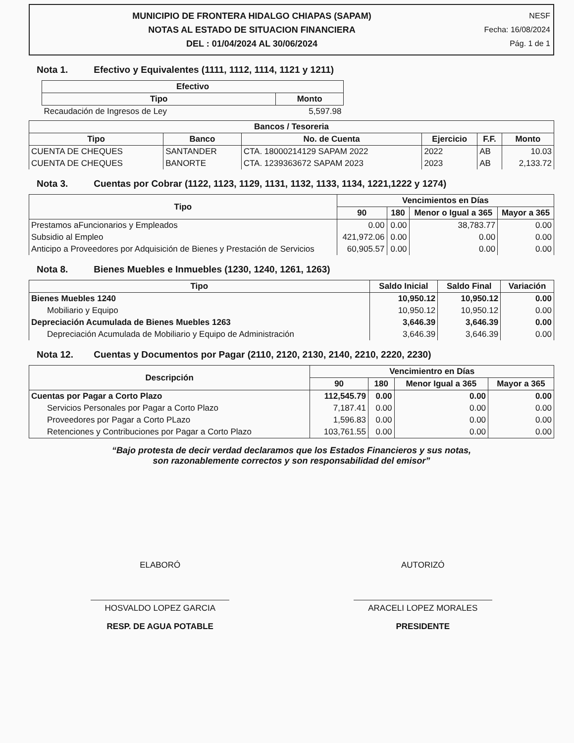MUNICIPIO DE FRONTERA HIDALGO CHIAPAS (SAPAM)
NOTAS AL ESTADO DE SITUACION FINANCIERA
DEL : 01/04/2024 AL 30/06/2024
NESF
Fecha: 16/08/2024
Pág. 1 de 1
Nota 1. Efectivo y Equivalentes (1111, 1112, 1114, 1121 y 1211)
| Efectivo | |
| --- | --- |
| Tipo | Monto |
| Recaudación de Ingresos de Ley | 5,597.98 |
| Bancos / Tesoreria | | | | | |
| --- | --- | --- | --- | --- | --- |
| Tipo | Banco | No. de Cuenta | Ejercicio | F.F. | Monto |
| CUENTA DE CHEQUES | SANTANDER | CTA. 18000214129 SAPAM 2022 | 2022 | AB | 10.03 |
| CUENTA DE CHEQUES | BANORTE | CTA. 1239363672 SAPAM 2023 | 2023 | AB | 2,133.72 |
Nota 3. Cuentas por Cobrar (1122, 1123, 1129, 1131, 1132, 1133, 1134, 1221,1222 y 1274)
| Tipo | Vencimientos en Días | | | |
| --- | --- | --- | --- | --- |
| | 90 | 180 | Menor o Igual a 365 | Mayor a 365 |
| Prestamos aFuncionarios y Empleados | 0.00 | 0.00 | 38,783.77 | 0.00 |
| Subsidio al Empleo | 421,972.06 | 0.00 | 0.00 | 0.00 |
| Anticipo a Proveedores por Adquisición de Bienes y Prestación de Servicios | 60,905.57 | 0.00 | 0.00 | 0.00 |
Nota 8. Bienes Muebles e Inmuebles (1230, 1240, 1261, 1263)
| Tipo | Saldo Inicial | Saldo Final | Variación |
| --- | --- | --- | --- |
| Bienes Muebles 1240 | 10,950.12 | 10,950.12 | 0.00 |
| Mobiliario y Equipo | 10,950.12 | 10,950.12 | 0.00 |
| Depreciación Acumulada de Bienes Muebles 1263 | 3,646.39 | 3,646.39 | 0.00 |
| Depreciación Acumulada de Mobiliario y Equipo de Administración | 3,646.39 | 3,646.39 | 0.00 |
Nota 12. Cuentas y Documentos por Pagar (2110, 2120, 2130, 2140, 2210, 2220, 2230)
| Descripción | Vencimientro en Días | | | |
| --- | --- | --- | --- | --- |
| | 90 | 180 | Menor Igual a 365 | Mayor a 365 |
| Cuentas por Pagar a Corto Plazo | 112,545.79 | 0.00 | 0.00 | 0.00 |
| Servicios Personales por Pagar a Corto Plazo | 7,187.41 | 0.00 | 0.00 | 0.00 |
| Proveedores por Pagar a Corto PLazo | 1,596.83 | 0.00 | 0.00 | 0.00 |
| Retenciones y Contribuciones por Pagar a Corto Plazo | 103,761.55 | 0.00 | 0.00 | 0.00 |
“Bajo protesta de decir verdad declaramos que los Estados Financieros y sus notas,
son razonablemente correctos y son responsabilidad del emisor”
ELABORÓ
HOSVALDO LOPEZ GARCIA
RESP. DE AGUA POTABLE
AUTORIZÓ
ARACELI LOPEZ MORALES
PRESIDENTE